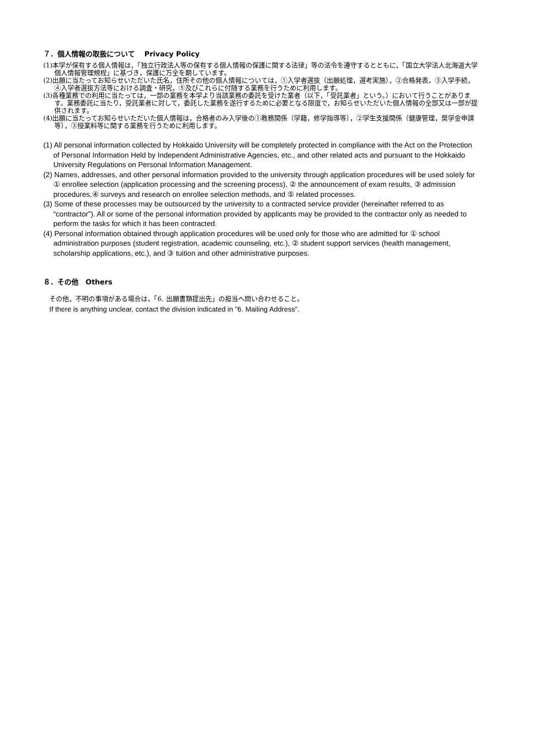７．個人情報の取扱について　 Privacy Policy
(1)本学が保有する個人情報は，「独立行政法人等の保有する個人情報の保護に関する法律」等の法令を遵守するとともに，「国立大学法人北海道大学個人情報管理規程」に基づき，保護に万全を期しています。
(2)出願に当たってお知らせいただいた氏名，住所その他の個人情報については，①入学者選抜（出願処理，選考実施），②合格発表，③入学手続，④入学者選抜方法等における調査・研究，⑤及びこれらに付随する業務を行うために利用します。
(3)各種業務での利用に当たっては，一部の業務を本学より当該業務の委託を受けた業者（以下，「受託業者」という。）において行うことがあります。業務委託に当たり，受託業者に対して，委託した業務を遂行するために必要となる限度で，お知らせいただいた個人情報の全部又は一部が提供されます。
(4)出願に当たってお知らせいただいた個人情報は，合格者のみ入学後の①教務関係（学籍，修学指導等），②学生支援関係（健康管理，奨学金申請等），③授業料等に関する業務を行うために利用します。
(1) All personal information collected by Hokkaido University will be completely protected in compliance with the Act on the Protection of Personal Information Held by Independent Administrative Agencies, etc., and other related acts and pursuant to the Hokkaido University Regulations on Personal Information Management.
(2) Names, addresses, and other personal information provided to the university through application procedures will be used solely for ① enrollee selection (application processing and the screening process), ② the announcement of exam results, ③ admission procedures,④ surveys and research on enrollee selection methods, and ⑤ related processes.
(3) Some of these processes may be outsourced by the university to a contracted service provider (hereinafter referred to as “contractor”). All or some of the personal information provided by applicants may be provided to the contractor only as needed to perform the tasks for which it has been contracted.
(4) Personal information obtained through application procedures will be used only for those who are admitted for ① school administration purposes (student registration, academic counseling, etc.), ② student support services (health management, scholarship applications, etc.), and ③ tuition and other administrative purposes.
８．その他　Others
その他，不明の事項がある場合は，「6. 出願書類提出先」の担当へ問い合わせること。
If there is anything unclear, contact the division indicated in "6. Mailing Address".